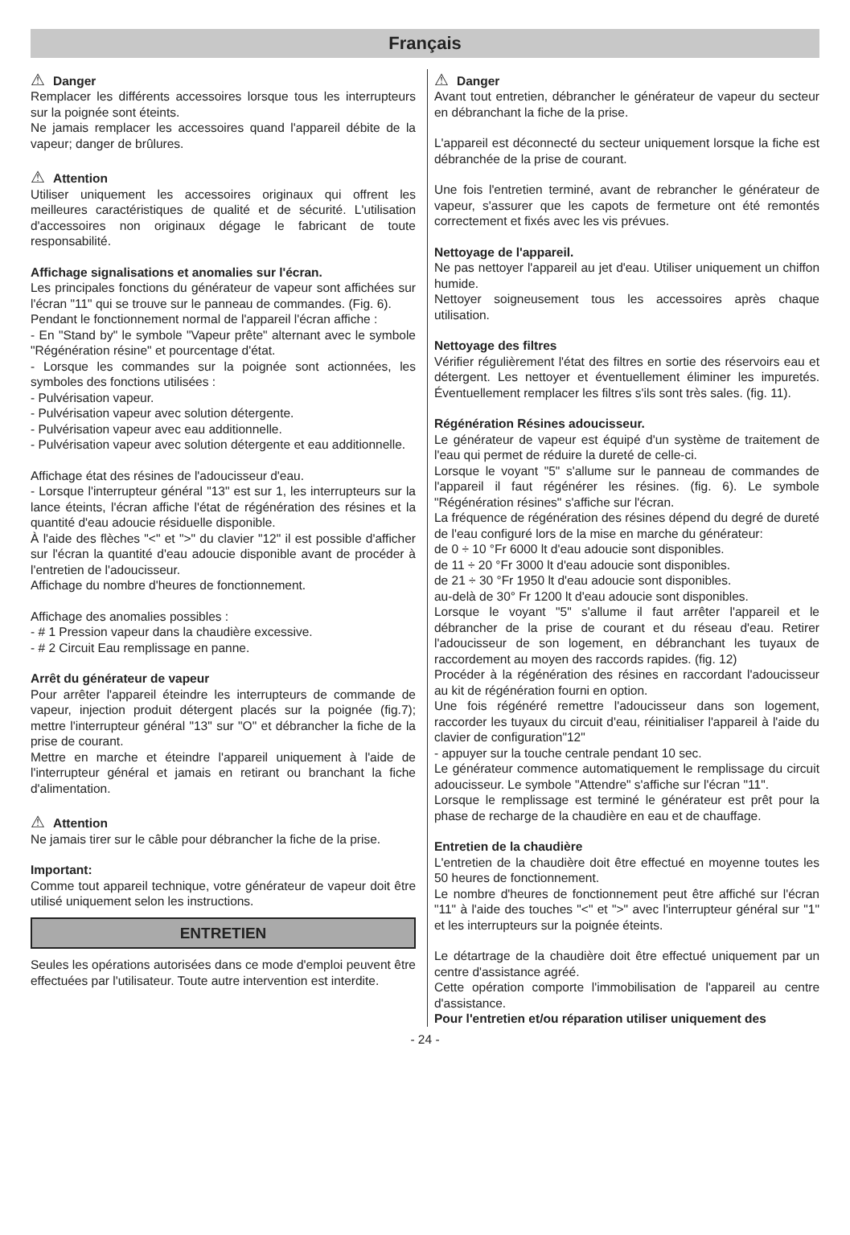Français
⚠ Danger
Remplacer les différents accessoires lorsque tous les interrupteurs sur la poignée sont éteints.
Ne jamais remplacer les accessoires quand l'appareil débite de la vapeur; danger de brûlures.
⚠ Attention
Utiliser uniquement les accessoires originaux qui offrent les meilleures caractéristiques de qualité et de sécurité. L'utilisation d'accessoires non originaux dégage le fabricant de toute responsabilité.
Affichage signalisations et anomalies sur l'écran.
Les principales fonctions du générateur de vapeur sont affichées sur l'écran "11" qui se trouve sur le panneau de commandes. (Fig. 6).
Pendant le fonctionnement normal de l'appareil l'écran affiche :
- En "Stand by" le symbole "Vapeur prête" alternant avec le symbole "Régénération résine" et pourcentage d'état.
- Lorsque les commandes sur la poignée sont actionnées, les symboles des fonctions utilisées :
- Pulvérisation vapeur.
- Pulvérisation vapeur avec solution détergente.
- Pulvérisation vapeur avec eau additionnelle.
- Pulvérisation vapeur avec solution détergente et eau additionnelle.
Affichage état des résines de l'adoucisseur d'eau.
- Lorsque l'interrupteur général "13" est sur 1, les interrupteurs sur la lance éteints, l'écran affiche l'état de régénération des résines et la quantité d'eau adoucie résiduelle disponible.
À l'aide des flèches "<" et ">" du clavier "12" il est possible d'afficher sur l'écran la quantité d'eau adoucie disponible avant de procéder à l'entretien de l'adoucisseur.
Affichage du nombre d'heures de fonctionnement.
Affichage des anomalies possibles :
- # 1 Pression vapeur dans la chaudière excessive.
- # 2 Circuit Eau remplissage en panne.
Arrêt du générateur de vapeur
Pour arrêter l'appareil éteindre les interrupteurs de commande de vapeur, injection produit détergent placés sur la poignée (fig.7); mettre l'interrupteur général "13" sur "O" et débrancher la fiche de la prise de courant.
Mettre en marche et éteindre l'appareil uniquement à l'aide de l'interrupteur général et jamais en retirant ou branchant la fiche d'alimentation.
⚠ Attention
Ne jamais tirer sur le câble pour débrancher la fiche de la prise.
Important:
Comme tout appareil technique, votre générateur de vapeur doit être utilisé uniquement selon les instructions.
ENTRETIEN
Seules les opérations autorisées dans ce mode d'emploi peuvent être effectuées par l'utilisateur. Toute autre intervention est interdite.
⚠ Danger
Avant tout entretien, débrancher le générateur de vapeur du secteur en débranchant la fiche de la prise.
L'appareil est déconnecté du secteur uniquement lorsque la fiche est débranchée de la prise de courant.
Une fois l'entretien terminé, avant de rebrancher le générateur de vapeur, s'assurer que les capots de fermeture ont été remontés correctement et fixés avec les vis prévues.
Nettoyage de l'appareil.
Ne pas nettoyer l'appareil au jet d'eau. Utiliser uniquement un chiffon humide.
Nettoyer soigneusement tous les accessoires après chaque utilisation.
Nettoyage des filtres
Vérifier régulièrement l'état des filtres en sortie des réservoirs eau et détergent. Les nettoyer et éventuellement éliminer les impuretés. Éventuellement remplacer les filtres s'ils sont très sales. (fig. 11).
Régénération Résines adoucisseur.
Le générateur de vapeur est équipé d'un système de traitement de l'eau qui permet de réduire la dureté de celle-ci.
Lorsque le voyant "5" s'allume sur le panneau de commandes de l'appareil il faut régénérer les résines. (fig. 6). Le symbole "Régénération résines" s'affiche sur l'écran.
La fréquence de régénération des résines dépend du degré de dureté de l'eau configuré lors de la mise en marche du générateur:
de 0 ÷ 10 °Fr 6000 lt d'eau adoucie sont disponibles.
de 11 ÷ 20 °Fr 3000 lt d'eau adoucie sont disponibles.
de 21 ÷ 30 °Fr 1950 lt d'eau adoucie sont disponibles.
au-delà de 30° Fr 1200 lt d'eau adoucie sont disponibles.
Lorsque le voyant "5" s'allume il faut arrêter l'appareil et le débrancher de la prise de courant et du réseau d'eau. Retirer l'adoucisseur de son logement, en débranchant les tuyaux de raccordement au moyen des raccords rapides. (fig. 12)
Procéder à la régénération des résines en raccordant l'adoucisseur au kit de régénération fourni en option.
Une fois régénéré remettre l'adoucisseur dans son logement, raccorder les tuyaux du circuit d'eau, réinitialiser l'appareil à l'aide du clavier de configuration"12"
- appuyer sur la touche centrale pendant 10 sec.
Le générateur commence automatiquement le remplissage du circuit adoucisseur. Le symbole "Attendre" s'affiche sur l'écran "11".
Lorsque le remplissage est terminé le générateur est prêt pour la phase de recharge de la chaudière en eau et de chauffage.
Entretien de la chaudière
L'entretien de la chaudière doit être effectué en moyenne toutes les 50 heures de fonctionnement.
Le nombre d'heures de fonctionnement peut être affiché sur l'écran "11" à l'aide des touches "<" et ">" avec l'interrupteur général sur "1" et les interrupteurs sur la poignée éteints.
Le détartrage de la chaudière doit être effectué uniquement par un centre d'assistance agréé.
Cette opération comporte l'immobilisation de l'appareil au centre d'assistance.
Pour l'entretien et/ou réparation utiliser uniquement des
- 24 -